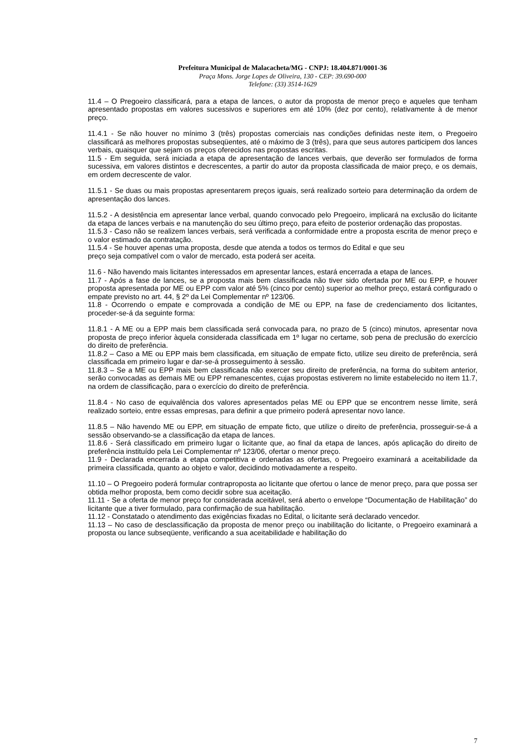Prefeitura Municipal de Malacacheta/MG - CNPJ: 18.404.871/0001-36
Praça Mons. Jorge Lopes de Oliveira, 130 - CEP: 39.690-000
Telefone: (33) 3514-1629
11.4 – O Pregoeiro classificará, para a etapa de lances, o autor da proposta de menor preço e aqueles que tenham apresentado propostas em valores sucessivos e superiores em até 10% (dez por cento), relativamente à de menor preço.
11.4.1 - Se não houver no mínimo 3 (três) propostas comerciais nas condições definidas neste item, o Pregoeiro classificará as melhores propostas subseqüentes, até o máximo de 3 (três), para que seus autores participem dos lances verbais, quaisquer que sejam os preços oferecidos nas propostas escritas.
11.5 - Em seguida, será iniciada a etapa de apresentação de lances verbais, que deverão ser formulados de forma sucessiva, em valores distintos e decrescentes, a partir do autor da proposta classificada de maior preço, e os demais, em ordem decrescente de valor.
11.5.1 - Se duas ou mais propostas apresentarem preços iguais, será realizado sorteio para determinação da ordem de apresentação dos lances.
11.5.2 - A desistência em apresentar lance verbal, quando convocado pelo Pregoeiro, implicará na exclusão do licitante da etapa de lances verbais e na manutenção do seu último preço, para efeito de posterior ordenação das propostas.
11.5.3 - Caso não se realizem lances verbais, será verificada a conformidade entre a proposta escrita de menor preço e o valor estimado da contratação.
11.5.4 - Se houver apenas uma proposta, desde que atenda a todos os termos do Edital e que seu
preço seja compatível com o valor de mercado, esta poderá ser aceita.
11.6 - Não havendo mais licitantes interessados em apresentar lances, estará encerrada a etapa de lances.
11.7 - Após a fase de lances, se a proposta mais bem classificada não tiver sido ofertada por ME ou EPP, e houver proposta apresentada por ME ou EPP com valor até 5% (cinco por cento) superior ao melhor preço, estará configurado o empate previsto no art. 44, § 2º da Lei Complementar nº 123/06.
11.8 - Ocorrendo o empate e comprovada a condição de ME ou EPP, na fase de credenciamento dos licitantes, proceder-se-á da seguinte forma:
11.8.1 - A ME ou a EPP mais bem classificada será convocada para, no prazo de 5 (cinco) minutos, apresentar nova proposta de preço inferior àquela considerada classificada em 1º lugar no certame, sob pena de preclusão do exercício do direito de preferência.
11.8.2 – Caso a ME ou EPP mais bem classificada, em situação de empate ficto, utilize seu direito de preferência, será classificada em primeiro lugar e dar-se-á prosseguimento à sessão.
11.8.3 – Se a ME ou EPP mais bem classificada não exercer seu direito de preferência, na forma do subitem anterior, serão convocadas as demais ME ou EPP remanescentes, cujas propostas estiverem no limite estabelecido no item 11.7, na ordem de classificação, para o exercício do direito de preferência.
11.8.4 - No caso de equivalência dos valores apresentados pelas ME ou EPP que se encontrem nesse limite, será realizado sorteio, entre essas empresas, para definir a que primeiro poderá apresentar novo lance.
11.8.5 – Não havendo ME ou EPP, em situação de empate ficto, que utilize o direito de preferência, prosseguir-se-á a sessão observando-se a classificação da etapa de lances.
11.8.6 - Será classificado em primeiro lugar o licitante que, ao final da etapa de lances, após aplicação do direito de preferência instituído pela Lei Complementar nº 123/06, ofertar o menor preço.
11.9 - Declarada encerrada a etapa competitiva e ordenadas as ofertas, o Pregoeiro examinará a aceitabilidade da primeira classificada, quanto ao objeto e valor, decidindo motivadamente a respeito.
11.10 – O Pregoeiro poderá formular contraproposta ao licitante que ofertou o lance de menor preço, para que possa ser obtida melhor proposta, bem como decidir sobre sua aceitação.
11.11 - Se a oferta de menor preço for considerada aceitável, será aberto o envelope “Documentação de Habilitação” do licitante que a tiver formulado, para confirmação de sua habilitação.
11.12 - Constatado o atendimento das exigências fixadas no Edital, o licitante será declarado vencedor.
11.13 – No caso de desclassificação da proposta de menor preço ou inabilitação do licitante, o Pregoeiro examinará a proposta ou lance subseqüente, verificando a sua aceitabilidade e habilitação do
7